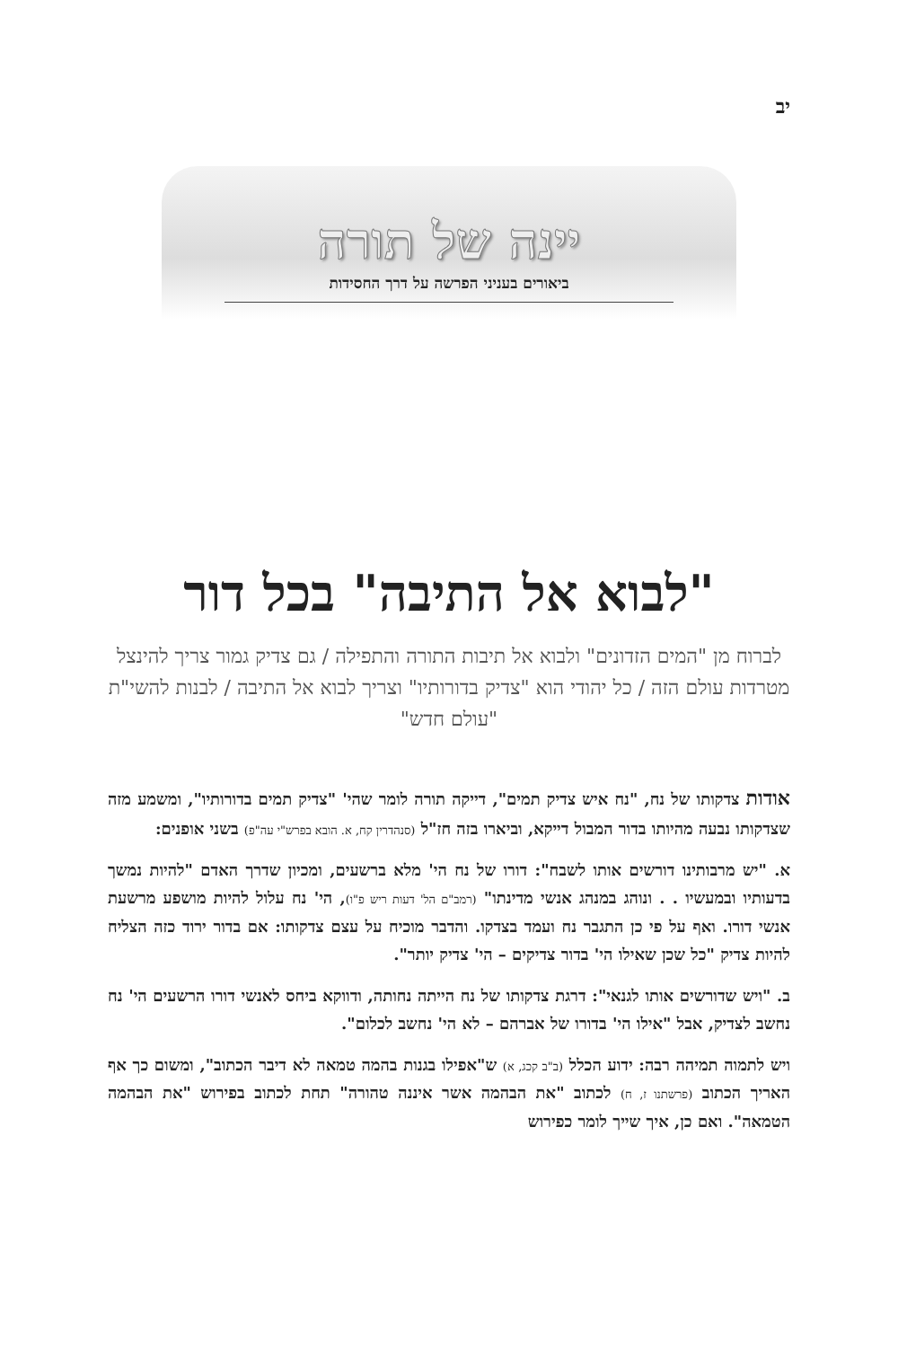יב
יינה של תורה
ביאורים בעניני הפרשה על דרך החסידות
"לבוא אל התיבה" בכל דור
לברוח מן "המים הזדונים" ולבוא אל תיבות התורה והתפילה / גם צדיק גמור צריך להינצל מטרדות עולם הזה / כל יהודי הוא "צדיק בדורותיו" וצריך לבוא אל התיבה / לבנות להשי"ת "עולם חדש"
אודות צדקותו של נח, "נח איש צדיק תמים", דייקה תורה לומר שהי' "צדיק תמים בדורותיו", ומשמע מזה שצדקותו נבעה מהיותו בדור המבול דייקא, וביארו בזה חז"ל (סנהדרין קח, א. הובא בפרש"י עה"פ) בשני אופנים:
א. "יש מרבותינו דורשים אותו לשבח": דורו של נח הי' מלא ברשעים, ומכיון שדרך האדם "להיות נמשך בדעותיו ובמעשיו . . ונוהג במנהג אנשי מדינתו" (רמב"ם הל' דעות ריש פ"ו), הי' נח עלול להיות מושפע מרשעת אנשי דורו. ואף על פי כן התגבר נח ועמד בצדקו. והדבר מוכיח על עצם צדקותו: אם בדור ירוד כזה הצליח להיות צדיק "כל שכן שאילו הי' בדור צדיקים – הי' צדיק יותר".
ב. "ויש שדורשים אותו לגנאי": דרגת צדקותו של נח הייתה נחותה, ודווקא ביחס לאנשי דורו הרשעים הי' נח נחשב לצדיק, אבל "אילו הי' בדורו של אברהם – לא הי' נחשב לכלום".
ויש לתמוה תמיהה רבה: ידוע הכלל (ב"ב קכג, א) ש"אפילו בגנות בהמה טמאה לא דיבר הכתוב", ומשום כך אף האריך הכתוב (פרשתנו ז, ח) לכתוב "את הבהמה אשר איננה טהורה" תחת לכתוב בפירוש "את הבהמה הטמאה". ואם כן, איך שייך לומר כפירוש